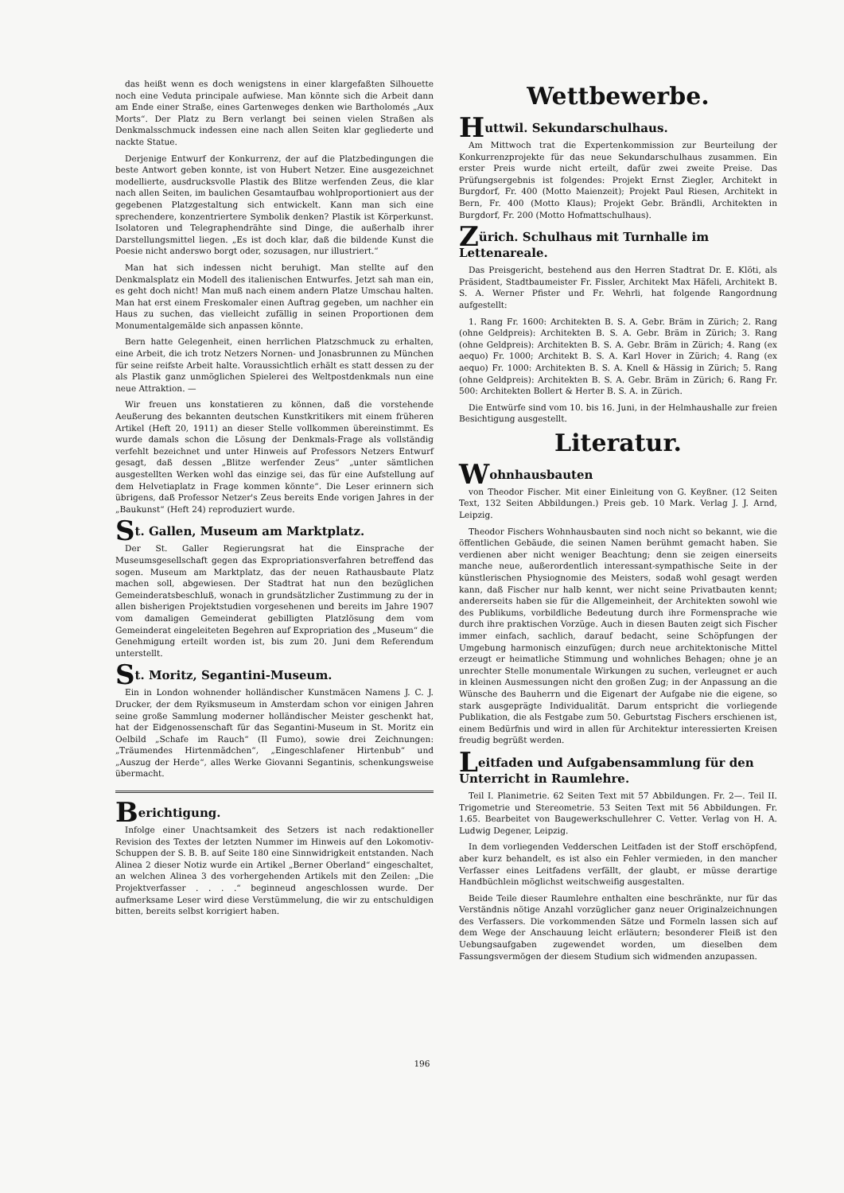das heißt wenn es doch wenigstens in einer klargefaßten Silhouette noch eine Veduta principale aufwiese. Man könnte sich die Arbeit dann am Ende einer Straße, eines Gartenweges denken wie Bartholomés „Aux Morts“. Der Platz zu Bern verlangt bei seinen vielen Straßen als Denkmalsschmuck indessen eine nach allen Seiten klar gegliederte und nackte Statue.
Derjenige Entwurf der Konkurrenz, der auf die Platzbedingungen die beste Antwort geben konnte, ist von Hubert Netzer. Eine ausgezeichnet modellierte, ausdrucksvolle Plastik des Blitze werfenden Zeus, die klar nach allen Seiten, im baulichen Gesamtaufbau wohlproportioniert aus der gegebenen Platzgestaltung sich entwickelt. Kann man sich eine sprechendere, konzentriertere Symbolik denken? Plastik ist Körperkunst. Isolatoren und Telegraphendrähte sind Dinge, die außerhalb ihrer Darstellungsmittel liegen. „Es ist doch klar, daß die bildende Kunst die Poesie nicht anderswo borgt oder, sozusagen, nur illustriert.“
Man hat sich indessen nicht beruhigt. Man stellte auf den Denkmalsplatz ein Modell des italienischen Entwurfes. Jetzt sah man ein, es geht doch nicht! Man muß nach einem andern Platze Umschau halten. Man hat erst einem Freskomaler einen Auftrag gegeben, um nachher ein Haus zu suchen, das vielleicht zufällig in seinen Proportionen dem Monumentalgemälde sich anpassen könnte.
Bern hatte Gelegenheit, einen herrlichen Platzschmuck zu erhalten, eine Arbeit, die ich trotz Netzers Nornen- und Jonasbrunnen zu München für seine reifste Arbeit halte. Voraussichtlich erhält es statt dessen zu der als Plastik ganz unmöglichen Spielerei des Weltpostdenkmals nun eine neue Attraktion. —
Wir freuen uns konstatieren zu können, daß die vorstehende Aeußerung des bekannten deutschen Kunstkritikers mit einem früheren Artikel (Heft 20, 1911) an dieser Stelle vollkommen übereinstimmt. Es wurde damals schon die Lösung der Denkmals-Frage als vollständig verfehlt bezeichnet und unter Hinweis auf Professors Netzers Entwurf gesagt, daß dessen „Blitze werfender Zeus“ „unter sämtlichen ausgestellten Werken wohl das einzige sei, das für eine Aufstellung auf dem Helvetiaplatz in Frage kommen könnte“. Die Leser erinnern sich übrigens, daß Professor Netzer's Zeus bereits Ende vorigen Jahres in der „Baukunst“ (Heft 24) reproduziert wurde.
St. Gallen, Museum am Marktplatz.
Der St. Galler Regierungsrat hat die Einsprache der Museumsgesellschaft gegen das Expropriationsverfahren betreffend das sogen. Museum am Marktplatz, das der neuen Rathausbaute Platz machen soll, abgewiesen. Der Stadtrat hat nun den bezüglichen Gemeinderatsbeschluß, wonach in grundsätzlicher Zustimmung zu der in allen bisherigen Projektstudien vorgesehenen und bereits im Jahre 1907 vom damaligen Gemeinderat gebilligten Platzlösung dem vom Gemeinderat eingeleiteten Begehren auf Expropriation des „Museum“ die Genehmigung erteilt worden ist, bis zum 20. Juni dem Referendum unterstellt.
St. Moritz, Segantini-Museum.
Ein in London wohnender holländischer Kunstmäcen Namens J. C. J. Drucker, der dem Ryiksmuseum in Amsterdam schon vor einigen Jahren seine große Sammlung moderner holländischer Meister geschenkt hat, hat der Eidgenossenschaft für das Segantini-Museum in St. Moritz ein Oelbild „Schafe im Rauch“ (Il Fumo), sowie drei Zeichnungen: „Träumendes Hirtenmädchen“, „Eingeschlafener Hirtenbub“ und „Auszug der Herde“, alles Werke Giovanni Segantinis, schenkungsweise übermacht.
Berichtigung.
Infolge einer Unachtsamkeit des Setzers ist nach redaktioneller Revision des Textes der letzten Nummer im Hinweis auf den Lokomotiv-Schuppen der S. B. B. auf Seite 180 eine Sinnwidrigkeit entstanden. Nach Alinea 2 dieser Notiz wurde ein Artikel „Berner Oberland“ eingeschaltet, an welchen Alinea 3 des vorhergehenden Artikels mit den Zeilen: „Die Projektverfasser . . . .“ beginneud angeschlossen wurde. Der aufmerksame Leser wird diese Verstümmelung, die wir zu entschuldigen bitten, bereits selbst korrigiert haben.
Wettbewerbe.
Huttwil. Sekundarschulhaus.
Am Mittwoch trat die Expertenkommission zur Beurteilung der Konkurrenzprojekte für das neue Sekundarschulhaus zusammen. Ein erster Preis wurde nicht erteilt, dafür zwei zweite Preise. Das Prüfungsergebnis ist folgendes: Projekt Ernst Ziegler, Architekt in Burgdorf, Fr. 400 (Motto Maienzeit); Projekt Paul Riesen, Architekt in Bern, Fr. 400 (Motto Klaus); Projekt Gebr. Brändli, Architekten in Burgdorf, Fr. 200 (Motto Hofmattschulhaus).
Zürich. Schulhaus mit Turnhalle im Lettenareale.
Das Preisgericht, bestehend aus den Herren Stadtrat Dr. E. Klöti, als Präsident, Stadtbaumeister Fr. Fissler, Architekt Max Häfeli, Architekt B. S. A. Werner Pfister und Fr. Wehrli, hat folgende Rangordnung aufgestellt:
1. Rang Fr. 1600: Architekten B. S. A. Gebr. Bräm in Zürich; 2. Rang (ohne Geldpreis): Architekten B. S. A. Gebr. Bräm in Zürich; 3. Rang (ohne Geldpreis): Architekten B. S. A. Gebr. Bräm in Zürich; 4. Rang (ex aequo) Fr. 1000; Architekt B. S. A. Karl Hover in Zürich; 4. Rang (ex aequo) Fr. 1000: Architekten B. S. A. Knell & Hässig in Zürich; 5. Rang (ohne Geldpreis): Architekten B. S. A. Gebr. Bräm in Zürich; 6. Rang Fr. 500: Architekten Bollert & Herter B. S. A. in Zürich.
Die Entwürfe sind vom 10. bis 16. Juni, in der Helmhaushalle zur freien Besichtigung ausgestellt.
Literatur.
Wohnhausbauten
von Theodor Fischer. Mit einer Einleitung von G. Keyßner. (12 Seiten Text, 132 Seiten Abbildungen.) Preis geb. 10 Mark. Verlag J. J. Arnd, Leipzig.
Theodor Fischers Wohnhausbauten sind noch nicht so bekannt, wie die öffentlichen Gebäude, die seinen Namen berühmt gemacht haben. Sie verdienen aber nicht weniger Beachtung; denn sie zeigen einerseits manche neue, außerordentlich interessant-sympathische Seite in der künstlerischen Physiognomie des Meisters, sodaß wohl gesagt werden kann, daß Fischer nur halb kennt, wer nicht seine Privatbauten kennt; andererseits haben sie für die Allgemeinheit, der Architekten sowohl wie des Publikums, vorbildliche Bedeutung durch ihre Formensprache wie durch ihre praktischen Vorzüge. Auch in diesen Bauten zeigt sich Fischer immer einfach, sachlich, darauf bedacht, seine Schöpfungen der Umgebung harmonisch einzufügen; durch neue architektonische Mittel erzeugt er heimatliche Stimmung und wohnliches Behagen; ohne je an unrechter Stelle monumentale Wirkungen zu suchen, verleugnet er auch in kleinen Ausmessungen nicht den großen Zug; in der Anpassung an die Wünsche des Bauherrn und die Eigenart der Aufgabe nie die eigene, so stark ausgeprägte Individualität. Darum entspricht die vorliegende Publikation, die als Festgabe zum 50. Geburtstag Fischers erschienen ist, einem Bedürfnis und wird in allen für Architektur interessierten Kreisen freudig begrüßt werden.
Leitfaden und Aufgabensammlung für den Unterricht in Raumlehre.
Teil I. Planimetrie. 62 Seiten Text mit 57 Abbildungen. Fr. 2—. Teil II. Trigometrie und Stereometrie. 53 Seiten Text mit 56 Abbildungen. Fr. 1.65. Bearbeitet von Baugewerkschullehrer C. Vetter. Verlag von H. A. Ludwig Degener, Leipzig.
In dem vorliegenden Veddersсhen Leitfaden ist der Stoff erschöpfend, aber kurz behandelt, es ist also ein Fehler vermieden, in den mancher Verfasser eines Leitfadens verfällt, der glaubt, er müsse derartige Handbüchlein möglichst weitschweifig ausgestalten.
Beide Teile dieser Raumlehre enthalten eine beschränkte, nur für das Verständnis nötige Anzahl vorzüglicher ganz neuer Originalzeichnungen des Verfassers. Die vorkommenden Sätze und Formeln lassen sich auf dem Wege der Anschauung leicht erläutern; besonderer Fleiß ist den Uebungsaufgaben zugewendet worden, um dieselben dem Fassungsvermögen der diesem Studium sich widmenden anzupassen.
196